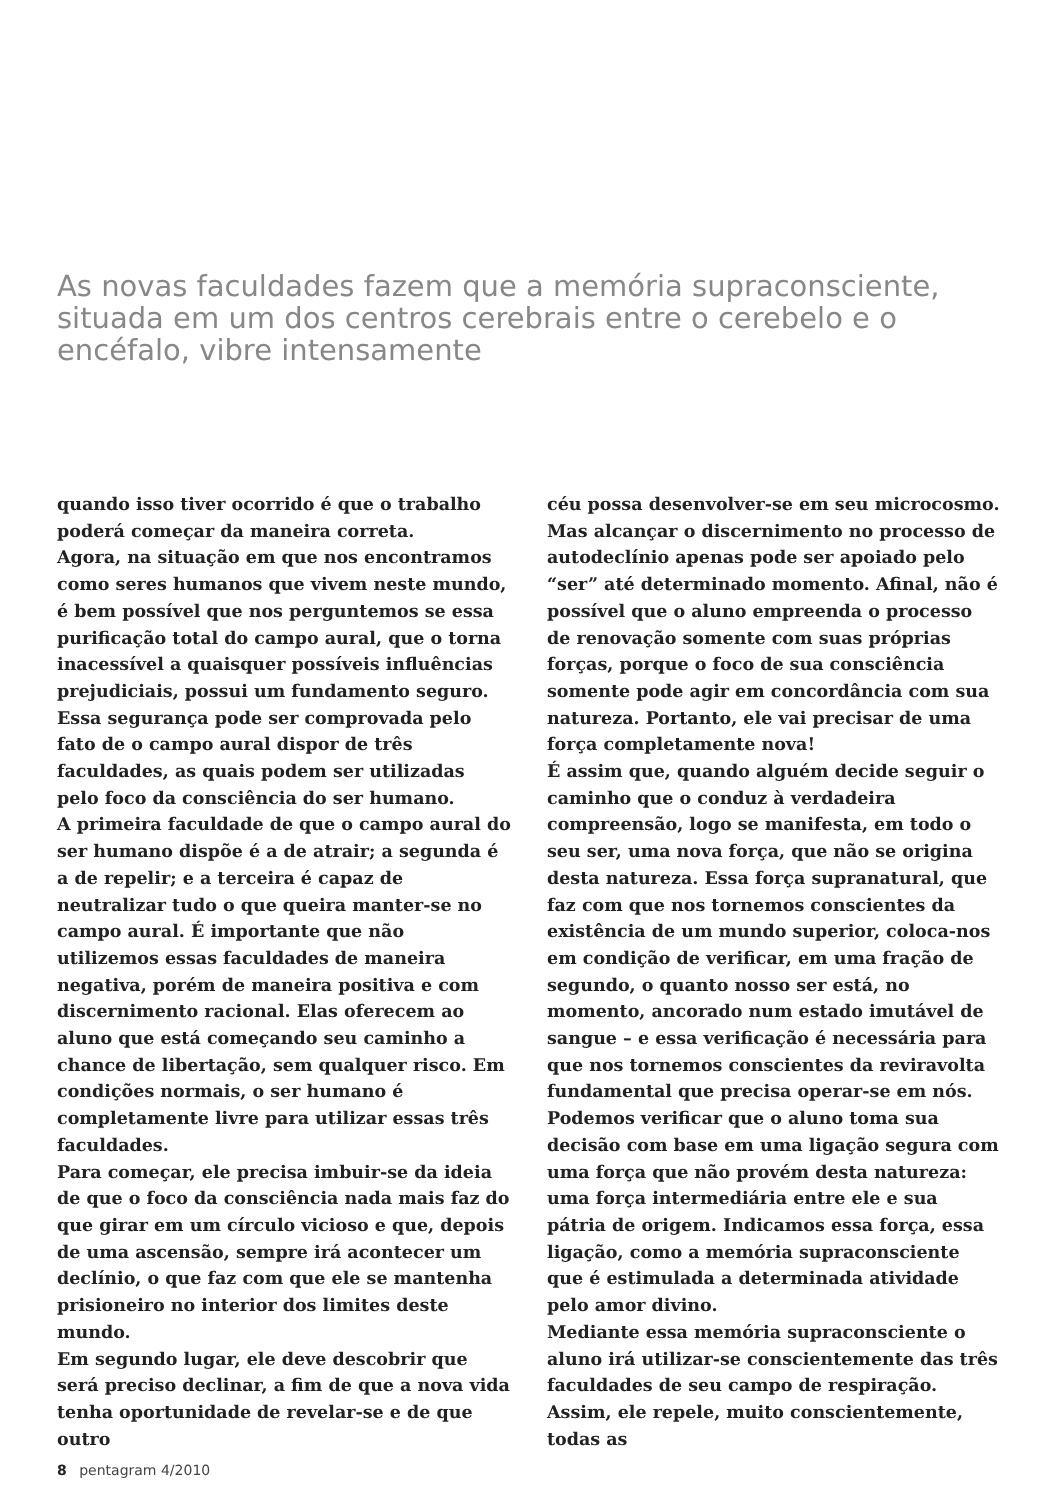As novas faculdades fazem que a memória supraconsciente, situada em um dos centros cerebrais entre o cerebelo e o encéfalo, vibre intensamente
quando isso tiver ocorrido é que o trabalho poderá começar da maneira correta.
Agora, na situação em que nos encontramos como seres humanos que vivem neste mundo, é bem possível que nos perguntemos se essa purificação total do campo aural, que o torna inacessível a quaisquer possíveis influências prejudiciais, possui um fundamento seguro. Essa segurança pode ser comprovada pelo fato de o campo aural dispor de três faculdades, as quais podem ser utilizadas pelo foco da consciência do ser humano.
A primeira faculdade de que o campo aural do ser humano dispõe é a de atrair; a segunda é a de repelir; e a terceira é capaz de neutralizar tudo o que queira manter-se no campo aural. É importante que não utilizemos essas faculdades de maneira negativa, porém de maneira positiva e com discernimento racional. Elas oferecem ao aluno que está começando seu caminho a chance de libertação, sem qualquer risco. Em condições normais, o ser humano é completamente livre para utilizar essas três faculdades.
Para começar, ele precisa imbuir-se da ideia de que o foco da consciência nada mais faz do que girar em um círculo vicioso e que, depois de uma ascensão, sempre irá acontecer um declínio, o que faz com que ele se mantenha prisioneiro no interior dos limites deste mundo.
Em segundo lugar, ele deve descobrir que será preciso declinar, a fim de que a nova vida tenha oportunidade de revelar-se e de que outro
céu possa desenvolver-se em seu microcosmo. Mas alcançar o discernimento no processo de autodeclínio apenas pode ser apoiado pelo “ser” até determinado momento. Afinal, não é possível que o aluno empreenda o processo de renovação somente com suas próprias forças, porque o foco de sua consciência somente pode agir em concordância com sua natureza. Portanto, ele vai precisar de uma força completamente nova!
É assim que, quando alguém decide seguir o caminho que o conduz à verdadeira compreensão, logo se manifesta, em todo o seu ser, uma nova força, que não se origina desta natureza. Essa força supranatural, que faz com que nos tornemos conscientes da existência de um mundo superior, coloca-nos em condição de verificar, em uma fração de segundo, o quanto nosso ser está, no momento, ancorado num estado imutável de sangue – e essa verificação é necessária para que nos tornemos conscientes da reviravolta fundamental que precisa operar-se em nós. Podemos verificar que o aluno toma sua decisão com base em uma ligação segura com uma força que não provém desta natureza: uma força intermediária entre ele e sua pátria de origem. Indicamos essa força, essa ligação, como a memória supraconsciente que é estimulada a determinada atividade pelo amor divino.
Mediante essa memória supraconsciente o aluno irá utilizar-se conscientemente das três faculdades de seu campo de respiração. Assim, ele repele, muito conscientemente, todas as
8 pentagram 4/2010